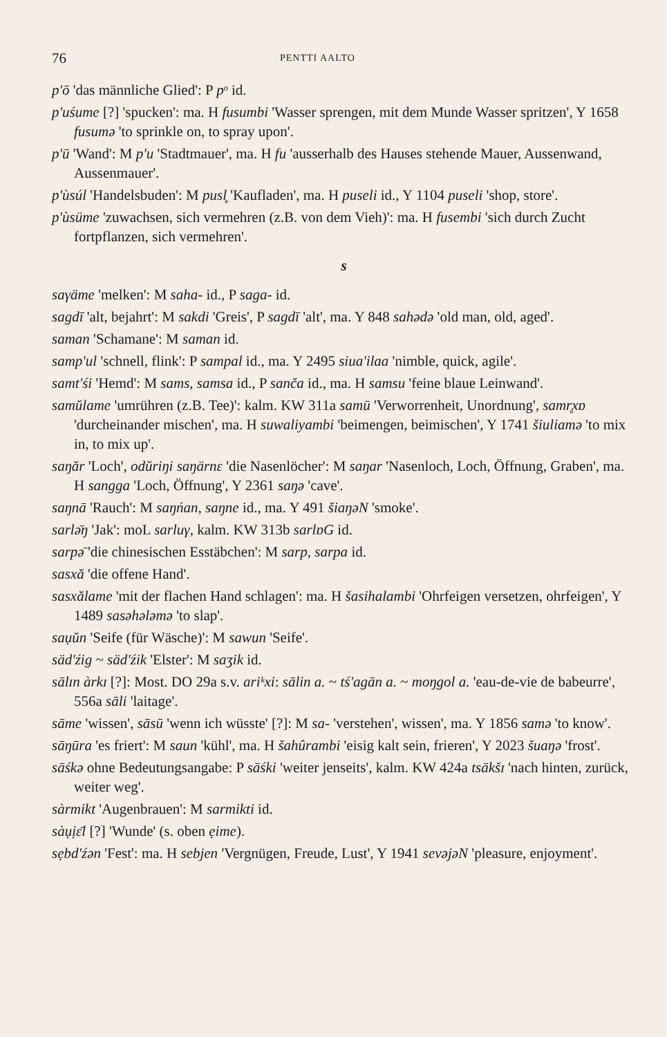76
PENTTI AALTO
p'ō 'das männliche Glied': P pᵒ id.
p'uśume [?] 'spucken': ma. H fusumbi 'Wasser sprengen, mit dem Munde Wasser spritzen', Y 1658 fusumə 'to sprinkle on, to spray upon'.
p'ū 'Wand': M p'u 'Stadtmauer', ma. H fu 'ausserhalb des Hauses stehende Mauer, Aussenwand, Aussenmauer'.
p'ùsúl 'Handelsbuden': M pusl̥ 'Kaufladen', ma. H puseli id., Y 1104 puseli 'shop, store'.
p'ùsüme 'zuwachsen, sich vermehren (z.B. von dem Vieh)': ma. H fusembi 'sich durch Zucht fortpflanzen, sich vermehren'.
s
saγäme 'melken': M saha- id., P saga- id.
sagdī 'alt, bejahrt': M sakdi 'Greis', P sagdī 'alt', ma. Y 848 sahədə 'old man, old, aged'.
saman 'Schamane': M saman id.
samp'ul 'schnell, flink': P sampal id., ma. Y 2495 siua'ilaa 'nimble, quick, agile'.
samt'śi 'Hemd': M sams, samsa id., P sanča id., ma. H samsu 'feine blaue Leinwand'.
samŭlame 'umrühren (z.B. Tee)': kalm. KW 311a samū 'Verworrenheit, Unordnung', samr̥xɒ 'durcheinander mischen', ma. H suwaliyambi 'beimengen, beimischen', Y 1741 šiuliamə 'to mix in, to mix up'.
saŋăr 'Loch', odŭriŋi saŋärnɛ 'die Nasenlöcher': M saŋar 'Nasenloch, Loch, Öffnung, Graben', ma. H sangga 'Loch, Öffnung', Y 2361 saŋə 'cave'.
saŋnā 'Rauch': M saŋńan, saŋne id., ma. Y 491 šiaŋəN 'smoke'.
sarlə̄ŋ 'Jak': moL sarluγ, kalm. KW 313b sarlɒG id.
sarpə̄ 'die chinesischen Esstäbchen': M sarp, sarpa id.
sasxă 'die offene Hand'.
sasxălame 'mit der flachen Hand schlagen': ma. H šasihalambi 'Ohrfeigen versetzen, ohrfeigen', Y 1489 sasəhələmə 'to slap'.
saụŭn 'Seife (für Wäsche)': M sawun 'Seife'.
säd'źig ~ säd'źik 'Elster': M saʒik id.
sālɪn àrkɪ [?]: Most. DO 29a s.v. ariᵏxi: sālin a. ~ tś'agān a. ~ moŋgol a. 'eau-de-vie de babeurre', 556a sāli 'laitage'.
sāme 'wissen', sāsū 'wenn ich wüsste' [?]: M sa- 'verstehen', wissen', ma. Y 1856 samə 'to know'.
sāŋūra 'es friert': M saun 'kühl', ma. H šahûrambi 'eisig kalt sein, frieren', Y 2023 šuaŋə 'frost'.
sāśkə ohne Bedeutungsangabe: P sāśki 'weiter jenseits', kalm. KW 424a tsākšɪ 'nach hinten, zurück, weiter weg'.
sàrmikt 'Augenbrauen': M sarmikti id.
sàụịɛ̄l [?] 'Wunde' (s. oben ẹime).
sẹbd'źən 'Fest': ma. H sebjen 'Vergnügen, Freude, Lust', Y 1941 sevəjəN 'pleasure, enjoyment'.